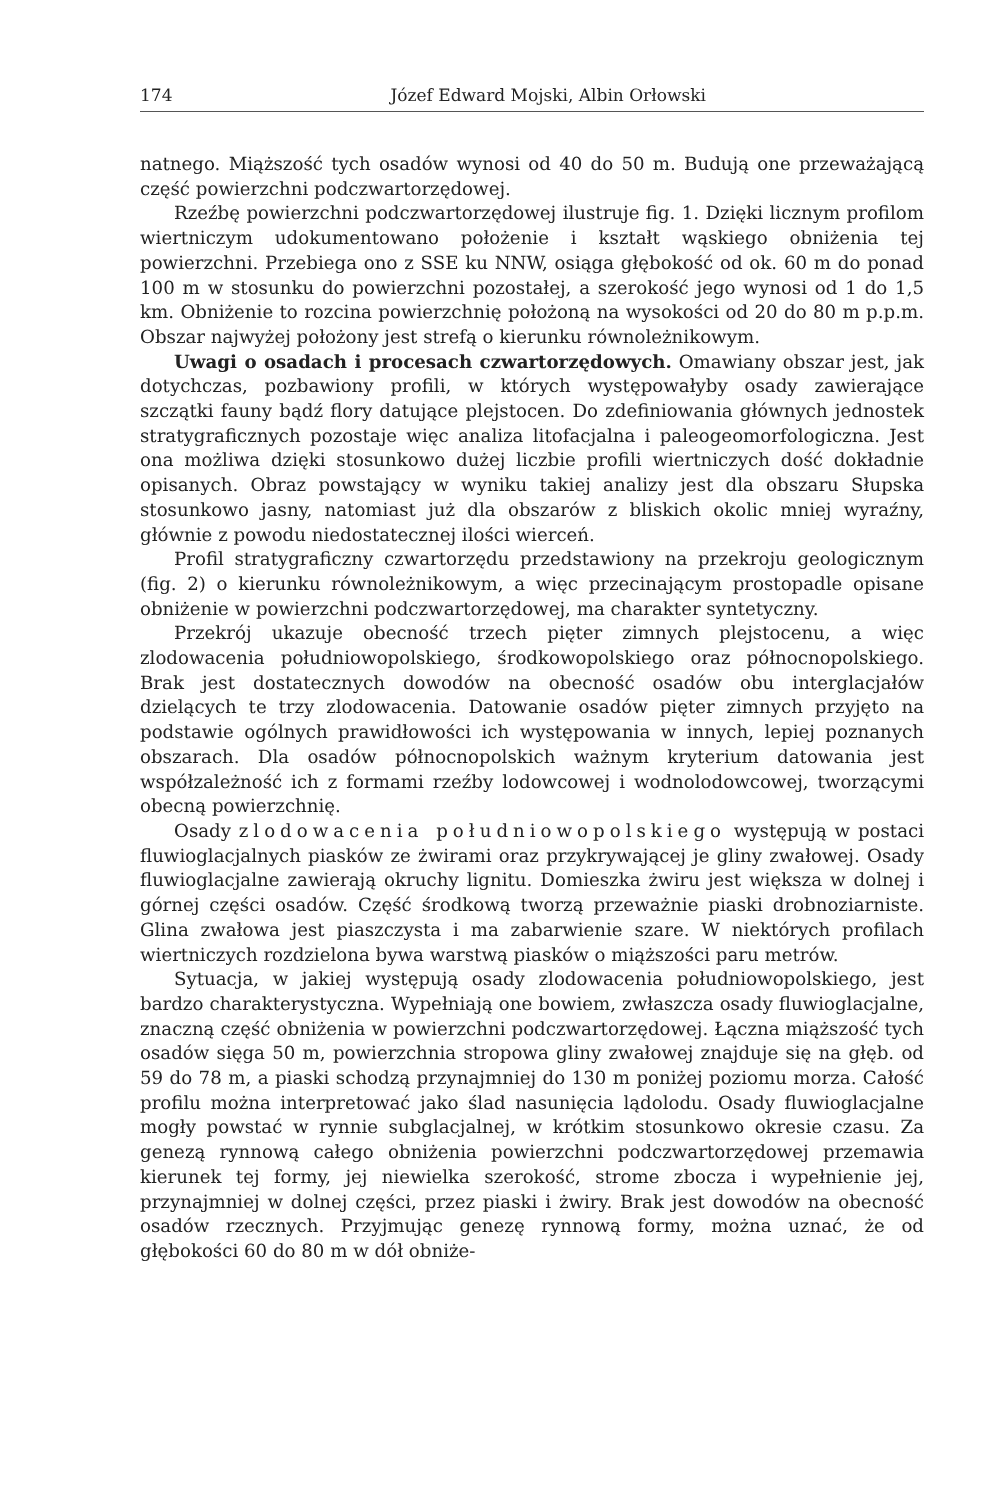174 Józef Edward Mojski, Albin Orłowski
natnego. Miąższość tych osadów wynosi od 40 do 50 m. Budują one przeważającą część powierzchni podczwartorzędowej.
Rzeźbę powierzchni podczwartorzędowej ilustruje fig. 1. Dzięki licznym profilom wiertniczym udokumentowano położenie i kształt wąskiego obniżenia tej powierzchni. Przebiega ono z SSE ku NNW, osiąga głębokość od ok. 60 m do ponad 100 m w stosunku do powierzchni pozostałej, a szerokość jego wynosi od 1 do 1,5 km. Obniżenie to rozcina powierzchnię położoną na wysokości od 20 do 80 m p.p.m. Obszar najwyżej położony jest strefą o kierunku równoleżnikowym.
Uwagi o osadach i procesach czwartorzędowych. Omawiany obszar jest, jak dotychczas, pozbawiony profili, w których występowałyby osady zawierające szczątki fauny bądź flory datujące plejstocen. Do zdefiniowania głównych jednostek stratygraficznych pozostaje więc analiza litofacjalna i paleogeomorfologiczna. Jest ona możliwa dzięki stosunkowo dużej liczbie profili wiertniczych dość dokładnie opisanych. Obraz powstający w wyniku takiej analizy jest dla obszaru Słupska stosunkowo jasny, natomiast już dla obszarów z bliskich okolic mniej wyraźny, głównie z powodu niedostatecznej ilości wierceń.
Profil stratygraficzny czwartorzędu przedstawiony na przekroju geologicznym (fig. 2) o kierunku równoleżnikowym, a więc przecinającym prostopadle opisane obniżenie w powierzchni podczwartorzędowej, ma charakter syntetyczny.
Przekrój ukazuje obecność trzech pięter zimnych plejstocenu, a więc zlodowacenia południowopolskiego, środkowopolskiego oraz północnopolskiego. Brak jest dostatecznych dowodów na obecność osadów obu interglacjałów dzielących te trzy zlodowacenia. Datowanie osadów pięter zimnych przyjęto na podstawie ogólnych prawidłowości ich występowania w innych, lepiej poznanych obszarach. Dla osadów północnopolskich ważnym kryterium datowania jest współzależność ich z formami rzeźby lodowcowej i wodnolodowcowej, tworzącymi obecną powierzchnię.
Osady zlodowacenia południowopolskiego występują w postaci fluwioglacjalnych piasków ze żwirami oraz przykrywającej je gliny zwałowej. Osady fluwioglacjalne zawierają okruchy lignitu. Domieszka żwiru jest większa w dolnej i górnej części osadów. Część środkową tworzą przeważnie piaski drobnoziarniste. Glina zwałowa jest piaszczysta i ma zabarwienie szare. W niektórych profilach wiertniczych rozdzielona bywa warstwą piasków o miąższości paru metrów.
Sytuacja, w jakiej występują osady zlodowacenia południowopolskiego, jest bardzo charakterystyczna. Wypełniają one bowiem, zwłaszcza osady fluwioglacjalne, znaczną część obniżenia w powierzchni podczwartorzędowej. Łączna miąższość tych osadów sięga 50 m, powierzchnia stropowa gliny zwałowej znajduje się na głęb. od 59 do 78 m, a piaski schodzą przynajmniej do 130 m poniżej poziomu morza. Całość profilu można interpretować jako ślad nasunięcia lądolodu. Osady fluwioglacjalne mogły powstać w rynnie subglacjalnej, w krótkim stosunkowo okresie czasu. Za genezą rynnową całego obniżenia powierzchni podczwartorzędowej przemawia kierunek tej formy, jej niewielka szerokość, strome zbocza i wypełnienie jej, przynajmniej w dolnej części, przez piaski i żwiry. Brak jest dowodów na obecność osadów rzecznych. Przyjmując genezę rynnową formy, można uznać, że od głębokości 60 do 80 m w dół obniże-